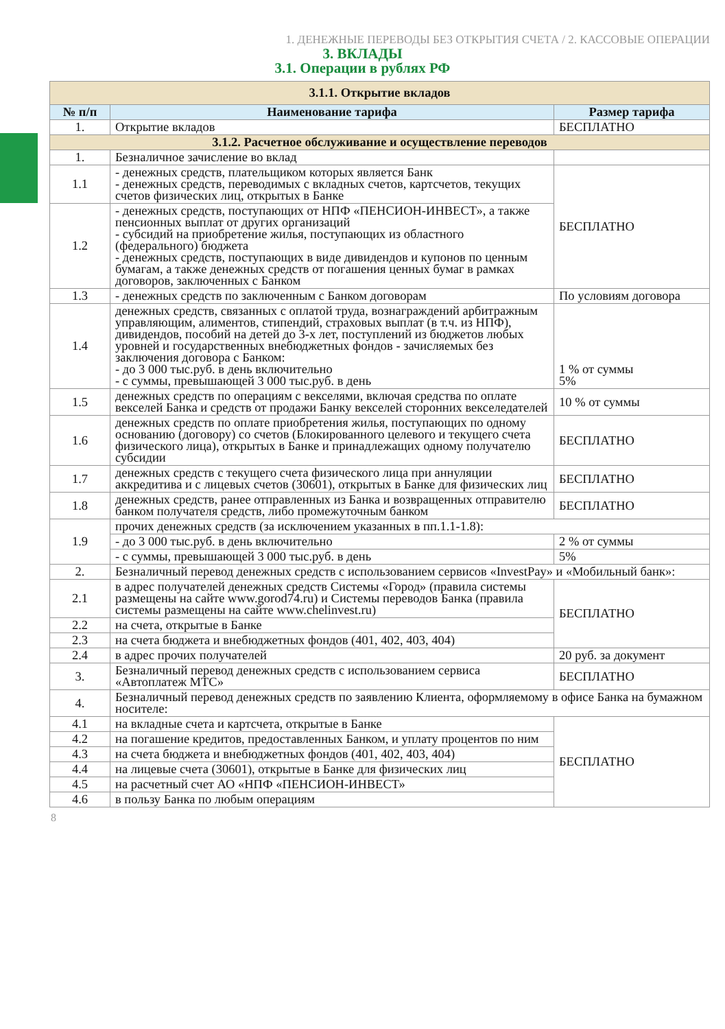1. ДЕНЕЖНЫЕ ПЕРЕВОДЫ БЕЗ ОТКРЫТИЯ СЧЕТА / 2. КАССОВЫЕ ОПЕРАЦИИ
3. ВКЛАДЫ
3.1. Операции в рублях РФ
| 3.1.1. Открытие вкладов | | |
| № п/п | Наименование тарифа | Размер тарифа |
| 1. | Открытие вкладов | БЕСПЛАТНО |
| 3.1.2. Расчетное обслуживание и осуществление переводов | | |
| 1. | Безналичное зачисление во вклад | |
| 1.1 | - денежных средств, плательщиком которых является Банк - денежных средств, переводимых с вкладных счетов, картсчетов, текущих счетов физических лиц, открытых в Банке | БЕСПЛАТНО |
| 1.2 | - денежных средств, поступающих от НПФ «ПЕНСИОН-ИНВЕСТ», а также пенсионных выплат от других организаций - субсидий на приобретение жилья, поступающих из областного (федерального) бюджета - денежных средств, поступающих в виде дивидендов и купонов по ценным бумагам, а также денежных средств от погашения ценных бумаг в рамках договоров, заключенных с Банком | |
| 1.3 | - денежных средств по заключенным с Банком договорам | По условиям договора |
| 1.4 | денежных средств, связанных с оплатой труда, вознаграждений арбитражным управляющим, алиментов, стипендий, страховых выплат (в т.ч. из НПФ), дивидендов, пособий на детей до 3-х лет, поступлений из бюджетов любых уровней и государственных внебюджетных фондов - зачисляемых без заключения договора с Банком: - до 3 000 тыс.руб. в день включительно - с суммы, превышающей 3 000 тыс.руб. в день | 1 % от суммы 5% |
| 1.5 | денежных средств по операциям с векселями, включая средства по оплате векселей Банка и средств от продажи Банку векселей сторонних векселедателей | 10 % от суммы |
| 1.6 | денежных средств по оплате приобретения жилья, поступающих по одному основанию (договору) со счетов (Блокированного целевого и текущего счета физического лица), открытых в Банке и принадлежащих одному получателю субсидии | БЕСПЛАТНО |
| 1.7 | денежных средств с текущего счета физического лица при аннуляции аккредитива и с лицевых счетов (30601), открытых в Банке для физических лиц | БЕСПЛАТНО |
| 1.8 | денежных средств, ранее отправленных из Банка и возвращенных отправителю банком получателя средств, либо промежуточным банком | БЕСПЛАТНО |
| 1.9 | прочих денежных средств (за исключением указанных в пп.1.1-1.8): | |
| | - до 3 000 тыс.руб. в день включительно | 2 % от суммы |
| | - с суммы, превышающей 3 000 тыс.руб. в день | 5% |
| 2. | Безналичный перевод денежных средств с использованием сервисов «InvestPay» и «Мобильный банк»: | |
| 2.1 | в адрес получателей денежных средств Системы «Город» (правила системы размещены на сайте www.gorod74.ru) и Системы переводов Банка (правила системы размещены на сайте www.chelinvest.ru) | БЕСПЛАТНО |
| 2.2 | на счета, открытые в Банке | |
| 2.3 | на счета бюджета и внебюджетных фондов (401, 402, 403, 404) | |
| 2.4 | в адрес прочих получателей | 20 руб. за документ |
| 3. | Безналичный перевод денежных средств с использованием сервиса «Автоплатеж МТС» | БЕСПЛАТНО |
| 4. | Безналичный перевод денежных средств по заявлению Клиента, оформляемому в офисе Банка на бумажном носителе: | |
| 4.1 | на вкладные счета и картсчета, открытые в Банке | БЕСПЛАТНО |
| 4.2 | на погашение кредитов, предоставленных Банком, и уплату процентов по ним | |
| 4.3 | на счета бюджета и внебюджетных фондов (401, 402, 403, 404) | |
| 4.4 | на лицевые счета (30601), открытые в Банке для физических лиц | |
| 4.5 | на расчетный счет АО «НПФ «ПЕНСИОН-ИНВЕСТ» | |
| 4.6 | в пользу Банка по любым операциям | |
8